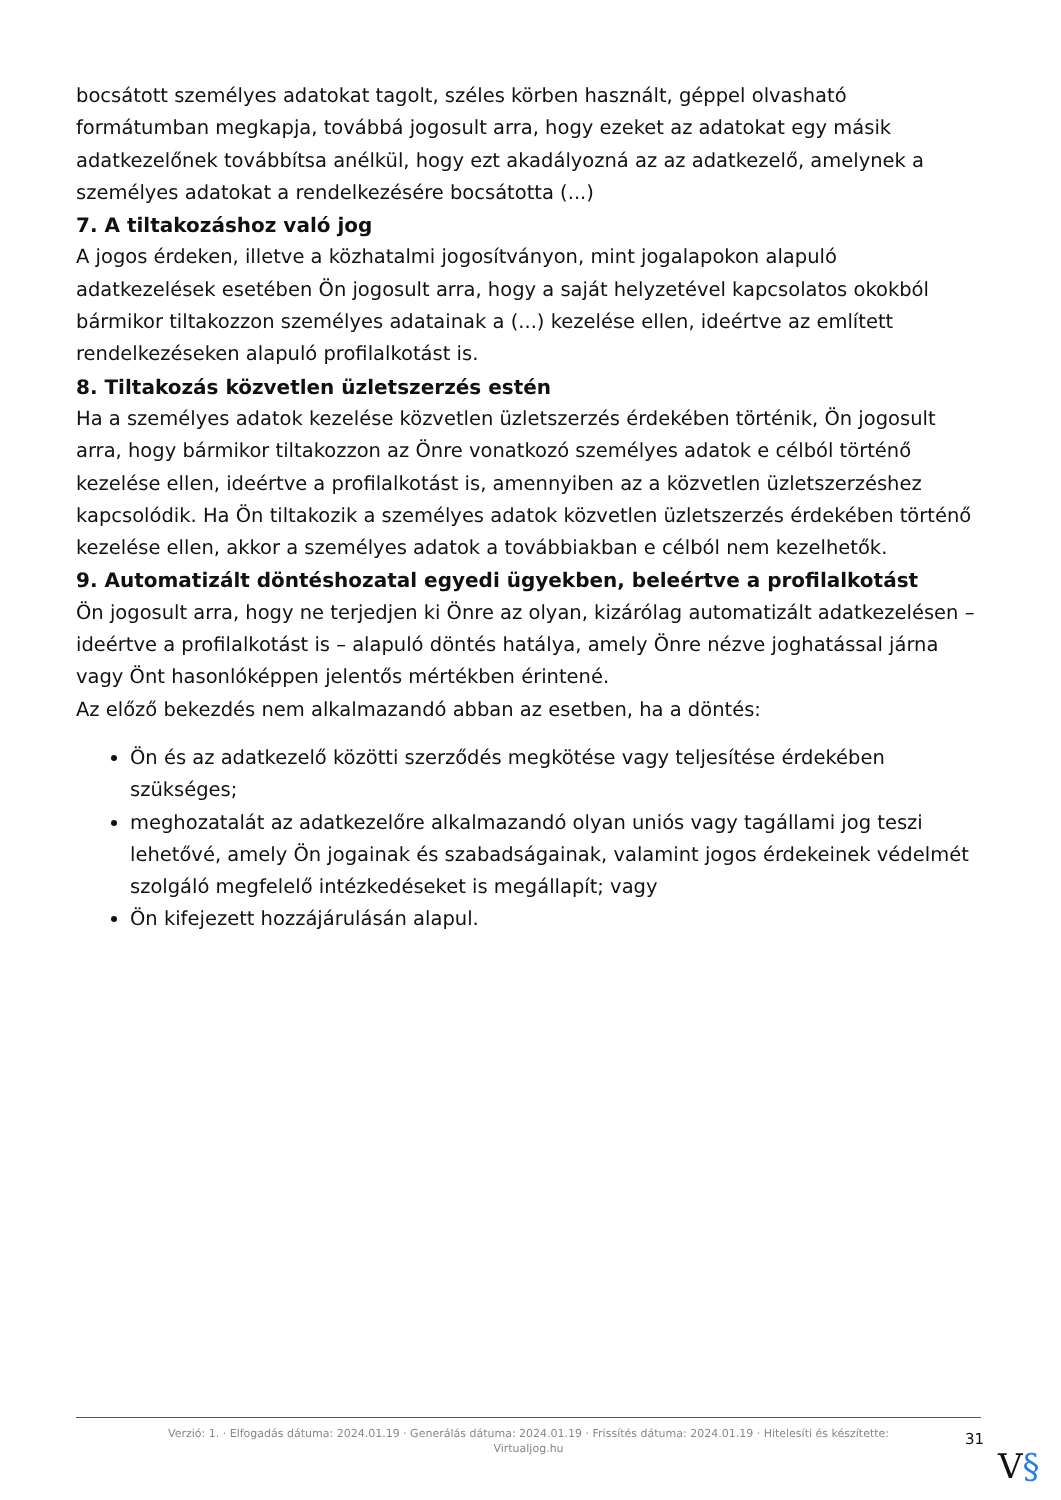bocsátott személyes adatokat tagolt, széles körben használt, géppel olvasható formátumban megkapja, továbbá jogosult arra, hogy ezeket az adatokat egy másik adatkezelőnek továbbítsa anélkül, hogy ezt akadályozná az az adatkezelő, amelynek a személyes adatokat a rendelkezésére bocsátotta (...)
7. A tiltakozáshoz való jog
A jogos érdeken, illetve a közhatalmi jogosítványon, mint jogalapokon alapuló adatkezelések esetében Ön jogosult arra, hogy a saját helyzetével kapcsolatos okokból bármikor tiltakozzon személyes adatainak a (...) kezelése ellen, ideértve az említett rendelkezéseken alapuló profilalkotást is.
8. Tiltakozás közvetlen üzletszerzés estén
Ha a személyes adatok kezelése közvetlen üzletszerzés érdekében történik, Ön jogosult arra, hogy bármikor tiltakozzon az Önre vonatkozó személyes adatok e célból történő kezelése ellen, ideértve a profilalkotást is, amennyiben az a közvetlen üzletszerzéshez kapcsolódik. Ha Ön tiltakozik a személyes adatok közvetlen üzletszerzés érdekében történő kezelése ellen, akkor a személyes adatok a továbbiakban e célból nem kezelhetők.
9. Automatizált döntéshozatal egyedi ügyekben, beleértve a profilalkotást
Ön jogosult arra, hogy ne terjedjen ki Önre az olyan, kizárólag automatizált adatkezelésen – ideértve a profilalkotást is – alapuló döntés hatálya, amely Önre nézve joghatással járna vagy Önt hasonlóképpen jelentős mértékben érintené.
Az előző bekezdés nem alkalmazandó abban az esetben, ha a döntés:
Ön és az adatkezelő közötti szerződés megkötése vagy teljesítése érdekében szükséges;
meghozatalát az adatkezelőre alkalmazandó olyan uniós vagy tagállami jog teszi lehetővé, amely Ön jogainak és szabadságainak, valamint jogos érdekeinek védelmét szolgáló megfelelő intézkedéseket is megállapít; vagy
Ön kifejezett hozzájárulásán alapul.
Verzió: 1. · Elfogadás dátuma: 2024.01.19 · Generálás dátuma: 2024.01.19 · Frissítés dátuma: 2024.01.19 · Hitelesíti és készítette:
Virtualjog.hu
31
V§